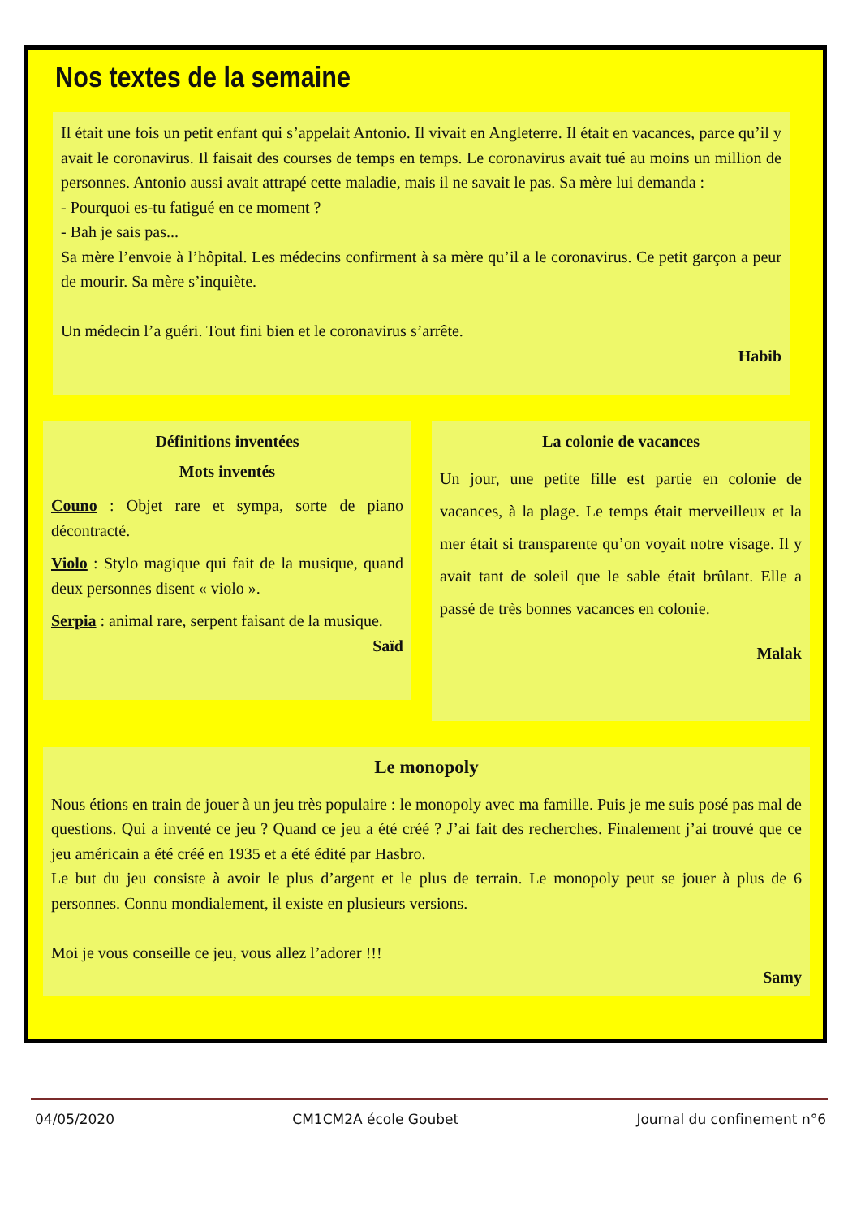Nos textes de la semaine
Il était une fois un petit enfant qui s’appelait Antonio. Il vivait en Angleterre. Il était en vacances, parce qu’il y avait le coronavirus. Il faisait des courses de temps en temps. Le coronavirus avait tué au moins un million de personnes. Antonio aussi avait attrapé cette maladie, mais il ne savait le pas. Sa mère lui demanda :
- Pourquoi es-tu fatigué en ce moment ?
- Bah je sais pas...
Sa mère l’envoie à l’hôpital. Les médecins confirment à sa mère qu’il a le coronavirus. Ce petit garçon a peur de mourir. Sa mère s’inquiète.
Un médecin l’a guéri. Tout fini bien et le coronavirus s’arrête.
Habib
Définitions inventées
Mots inventés
Couno : Objet rare et sympa, sorte de piano décontracté.
Violo : Stylo magique qui fait de la musique, quand deux personnes disent « violo ».
Serpia : animal rare, serpent faisant de la musique.
Saïd
La colonie de vacances
Un jour, une petite fille est partie en colonie de vacances, à la plage. Le temps était merveilleux et la mer était si transparente qu’on voyait notre visage. Il y avait tant de soleil que le sable était brûlant. Elle a passé de très bonnes vacances en colonie.
Malak
Le monopoly
Nous étions en train de jouer à un jeu très populaire : le monopoly avec ma famille. Puis je me suis posé pas mal de questions. Qui a inventé ce jeu ? Quand ce jeu a été créé ? J’ai fait des recherches. Finalement j’ai trouvé que ce jeu américain a été créé en 1935 et a été édité par Hasbro.
Le but du jeu consiste à avoir le plus d’argent et le plus de terrain. Le monopoly peut se jouer à plus de 6 personnes. Connu mondialement, il existe en plusieurs versions.
Moi je vous conseille ce jeu, vous allez l’adorer !!!
Samy
04/05/2020 CM1CM2A école Goubet Journal du confinement n°6